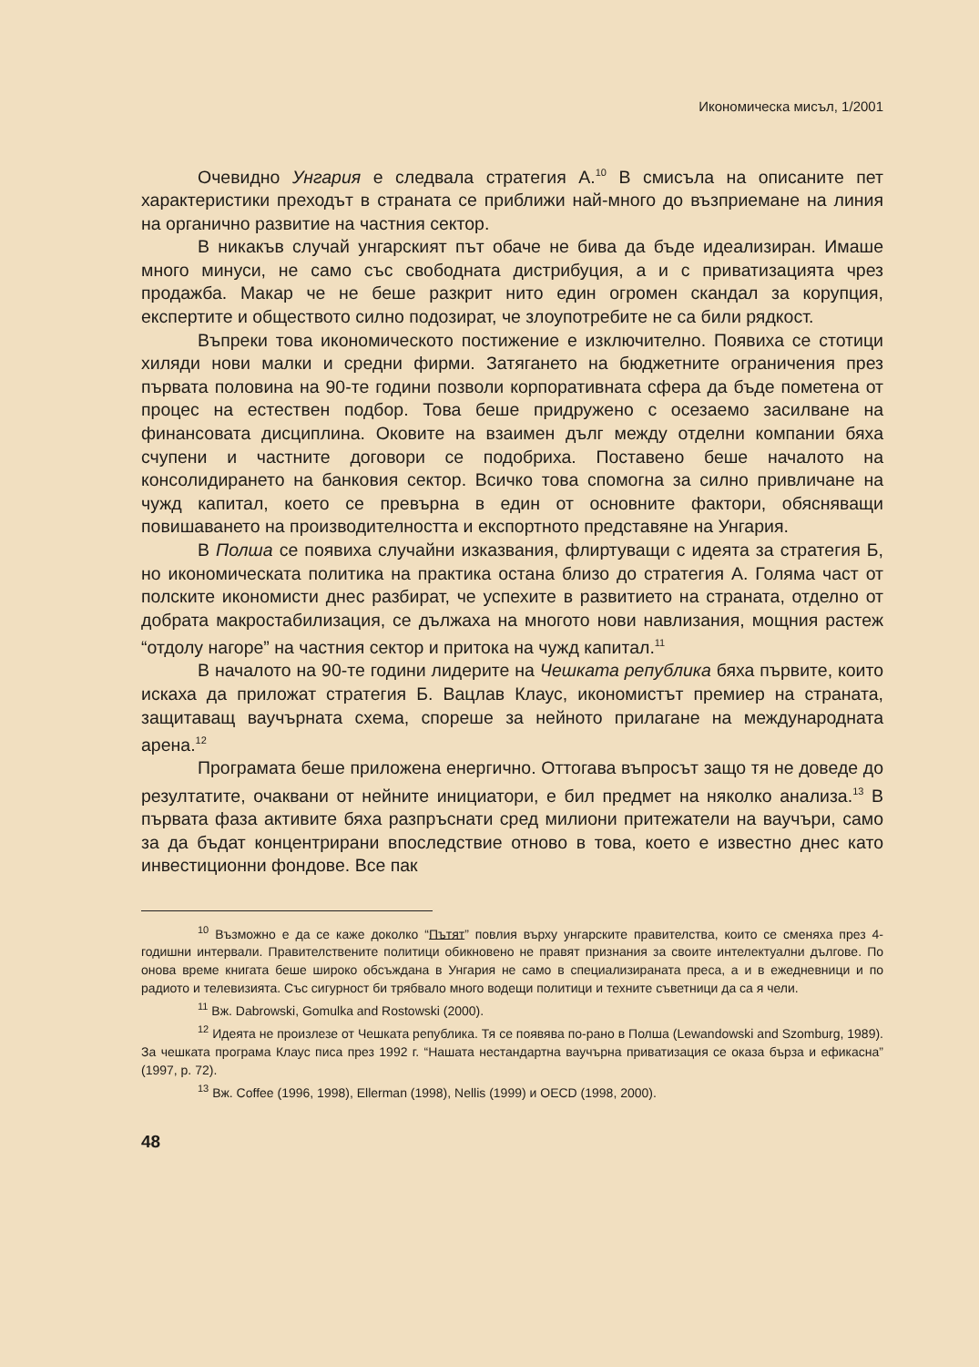Икономическа мисъл, 1/2001
Очевидно Унгария е следвала стратегия А.<sup>10</sup> В смисъла на описаните пет характеристики преходът в страната се приближи най-много до възприемане на линия на органично развитие на частния сектор.
В никакъв случай унгарският път обаче не бива да бъде идеализиран. Имаше много минуси, не само със свободната дистрибуция, а и с приватизацията чрез продажба. Макар че не беше разкрит нито един огромен скандал за корупция, експертите и обществото силно подозират, че злоупотребите не са били рядкост.
Въпреки това икономическото постижение е изключително. Появиха се стотици хиляди нови малки и средни фирми. Затягането на бюджетните ограничения през първата половина на 90-те години позволи корпоративната сфера да бъде пометена от процес на естествен подбор. Това беше придружено с осезаемо засилване на финансовата дисциплина. Оковите на взаимен дълг между отделни компании бяха счупени и частните договори се подобриха. Поставено беше началото на консолидирането на банковия сектор. Всичко това спомогна за силно привличане на чужд капитал, което се превърна в един от основните фактори, обясняващи повишаването на производителността и експортното представяне на Унгария.
В Полша се появиха случайни изказвания, флиртуващи с идеята за стратегия Б, но икономическата политика на практика остана близо до стратегия А. Голяма част от полските икономисти днес разбират, че успехите в развитието на страната, отделно от добрата макростабилизация, се дължаха на многото нови навлизания, мощния растеж “отдолу нагоре” на частния сектор и притока на чужд капитал.<sup>11</sup>
В началото на 90-те години лидерите на Чешката република бяха първите, които искаха да приложат стратегия Б. Вацлав Клаус, икономистът премиер на страната, защитаващ ваучърната схема, спореше за нейното прилагане на международната арена.<sup>12</sup>
Програмата беше приложена енергично. Оттогава въпросът защо тя не доведе до резултатите, очаквани от нейните инициатори, е бил предмет на няколко анализа.<sup>13</sup> В първата фаза активите бяха разпръснати сред милиони притежатели на ваучъри, само за да бъдат концентрирани впоследствие отново в това, което е известно днес като инвестиционни фондове. Все пак
<sup>10</sup> Възможно е да се каже доколко “Пътят” повлия върху унгарските правителства, които се сменяха през 4-годишни интервали. Правителствените политици обикновено не правят признания за своите интелектуални дългове. По онова време книгата беше широко обсъждана в Унгария не само в специализираната преса, а и в ежедневници и по радиото и телевизията. Със сигурност би трябвало много водещи политици и техните съветници да са я чели.
<sup>11</sup> Вж. Dabrowski, Gomulka and Rostowski (2000).
<sup>12</sup> Идеята не произлезе от Чешката република. Тя се появява по-рано в Полша (Lewandowski and Szomburg, 1989). За чешката програма Клаус писа през 1992 г. “Нашата нестандартна ваучърна приватизация се оказа бърза и ефикасна” (1997, p. 72).
<sup>13</sup> Вж. Coffee (1996, 1998), Ellerman (1998), Nellis (1999) и OECD (1998, 2000).
48